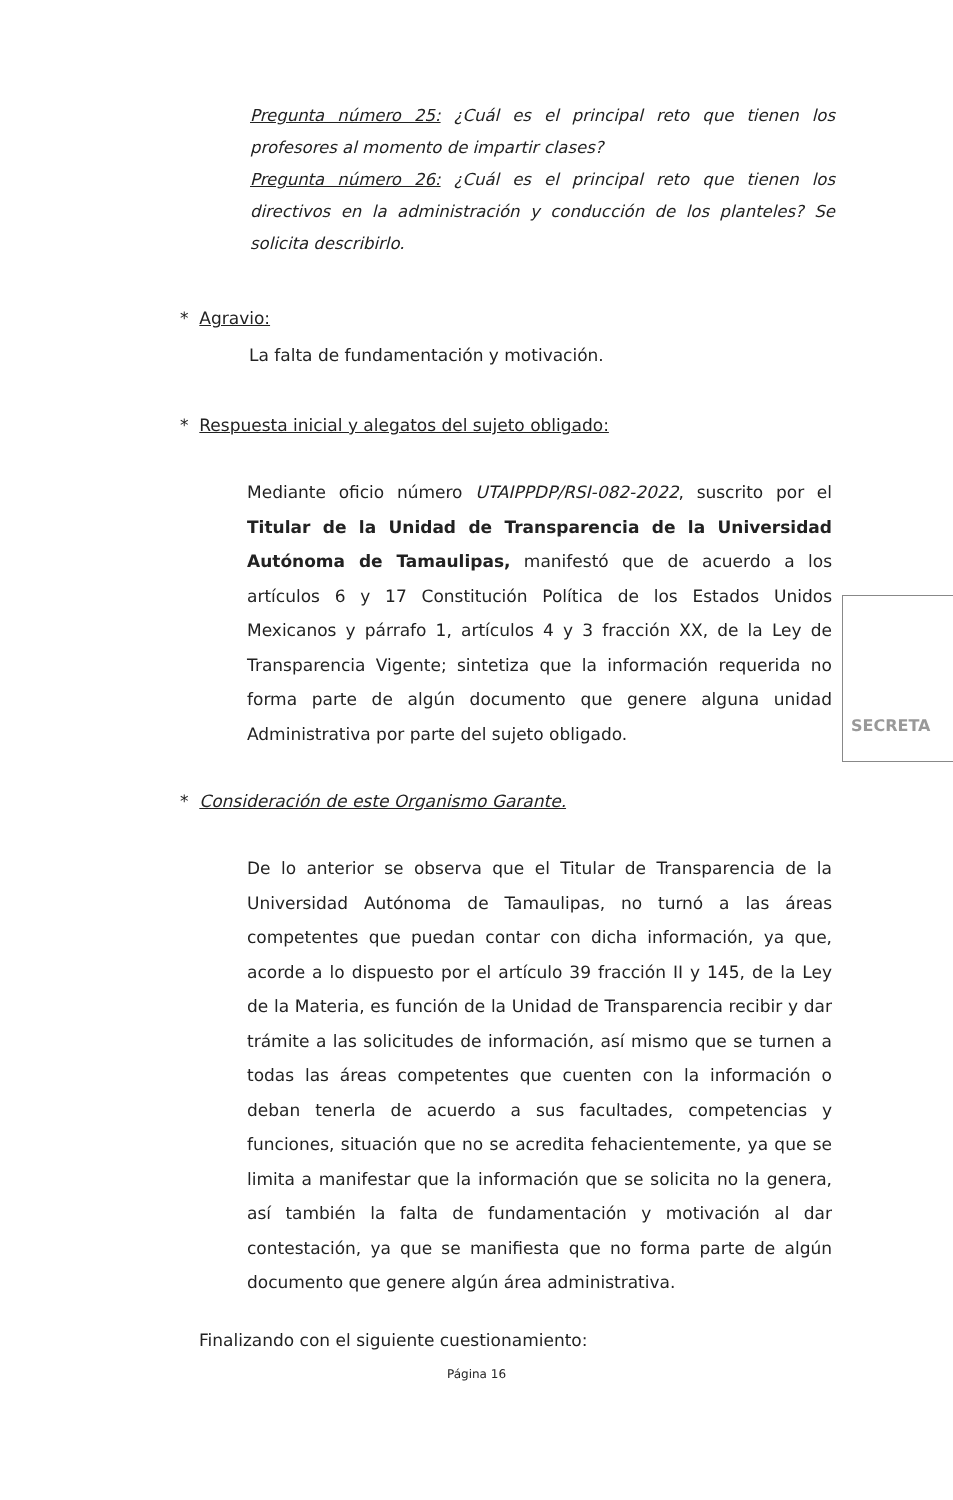Pregunta número 25: ¿Cuál es el principal reto que tienen los profesores al momento de impartir clases?
Pregunta número 26: ¿Cuál es el principal reto que tienen los directivos en la administración y conducción de los planteles? Se solicita describirlo.
* Agravio:
La falta de fundamentación y motivación.
* Respuesta inicial y alegatos del sujeto obligado:
Mediante oficio número UTAIPPDP/RSI-082-2022, suscrito por el Titular de la Unidad de Transparencia de la Universidad Autónoma de Tamaulipas, manifestó que de acuerdo a los artículos 6 y 17 Constitución Política de los Estados Unidos Mexicanos y párrafo 1, artículos 4 y 3 fracción XX, de la Ley de Transparencia Vigente; sintetiza que la información requerida no forma parte de algún documento que genere alguna unidad Administrativa por parte del sujeto obligado.
* Consideración de este Organismo Garante.
De lo anterior se observa que el Titular de Transparencia de la Universidad Autónoma de Tamaulipas, no turnó a las áreas competentes que puedan contar con dicha información, ya que, acorde a lo dispuesto por el artículo 39 fracción II y 145, de la Ley de la Materia, es función de la Unidad de Transparencia recibir y dar trámite a las solicitudes de información, así mismo que se turnen a todas las áreas competentes que cuenten con la información o deban tenerla de acuerdo a sus facultades, competencias y funciones, situación que no se acredita fehacientemente, ya que se limita a manifestar que la información que se solicita no la genera, así también la falta de fundamentación y motivación al dar contestación, ya que se manifiesta que no forma parte de algún documento que genere algún área administrativa.
Finalizando con el siguiente cuestionamiento:
Página 16
SECRETA